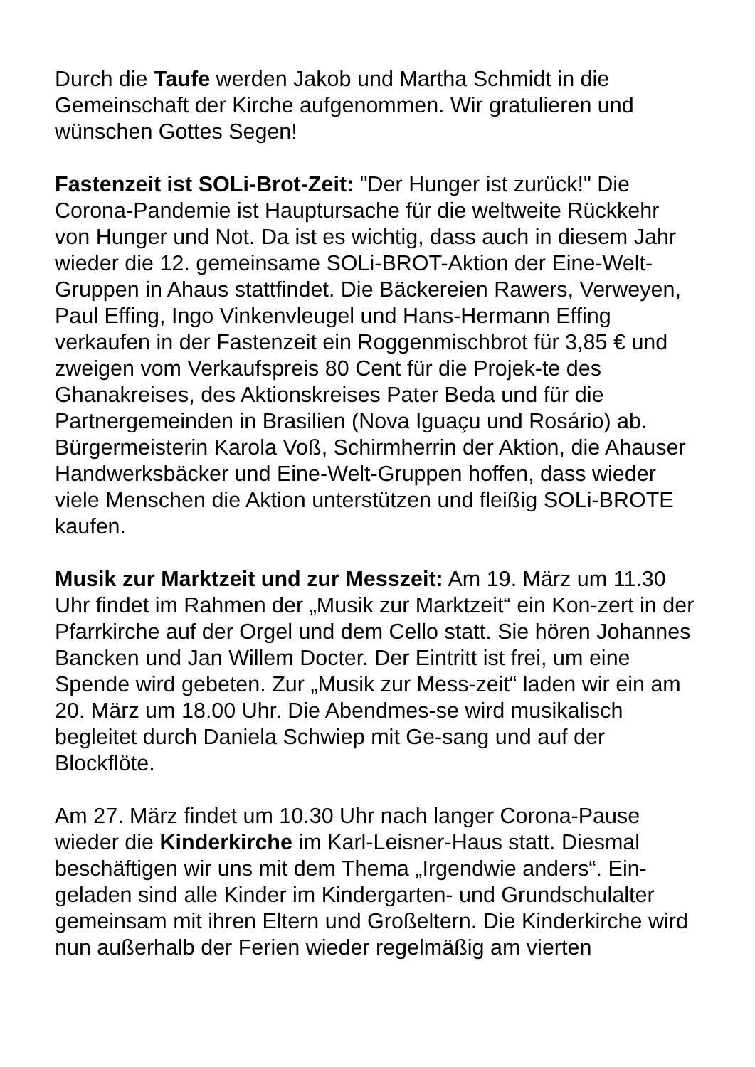Durch die Taufe werden Jakob und Martha Schmidt in die Gemeinschaft der Kirche aufgenommen. Wir gratulieren und wünschen Gottes Segen!
Fastenzeit ist SOLi-Brot-Zeit: "Der Hunger ist zurück!" Die Corona-Pandemie ist Hauptursache für die weltweite Rückkehr von Hunger und Not. Da ist es wichtig, dass auch in diesem Jahr wieder die 12. gemeinsame SOLi-BROT-Aktion der Eine-Welt-Gruppen in Ahaus stattfindet. Die Bäckereien Rawers, Verweyen, Paul Effing, Ingo Vinkenvleugel und Hans-Hermann Effing verkaufen in der Fastenzeit ein Roggenmischbrot für 3,85 € und zweigen vom Verkaufspreis 80 Cent für die Projek-te des Ghanakreises, des Aktionskreises Pater Beda und für die Partnergemeinden in Brasilien (Nova Iguaçu und Rosário) ab. Bürgermeisterin Karola Voß, Schirmherrin der Aktion, die Ahauser Handwerksbäcker und Eine-Welt-Gruppen hoffen, dass wieder viele Menschen die Aktion unterstützen und fleißig SOLi-BROTE kaufen.
Musik zur Marktzeit und zur Messzeit: Am 19. März um 11.30 Uhr findet im Rahmen der „Musik zur Marktzeit“ ein Kon-zert in der Pfarrkirche auf der Orgel und dem Cello statt. Sie hören Johannes Bancken und Jan Willem Docter. Der Eintritt ist frei, um eine Spende wird gebeten. Zur „Musik zur Mess-zeit“ laden wir ein am 20. März um 18.00 Uhr. Die Abendmes-se wird musikalisch begleitet durch Daniela Schwiep mit Ge-sang und auf der Blockflöte.
Am 27. März findet um 10.30 Uhr nach langer Corona-Pause wieder die Kinderkirche im Karl-Leisner-Haus statt. Diesmal beschäftigen wir uns mit dem Thema „Irgendwie anders“. Ein-geladen sind alle Kinder im Kindergarten- und Grundschulalter gemeinsam mit ihren Eltern und Großeltern. Die Kinderkirche wird nun außerhalb der Ferien wieder regelmäßig am vierten